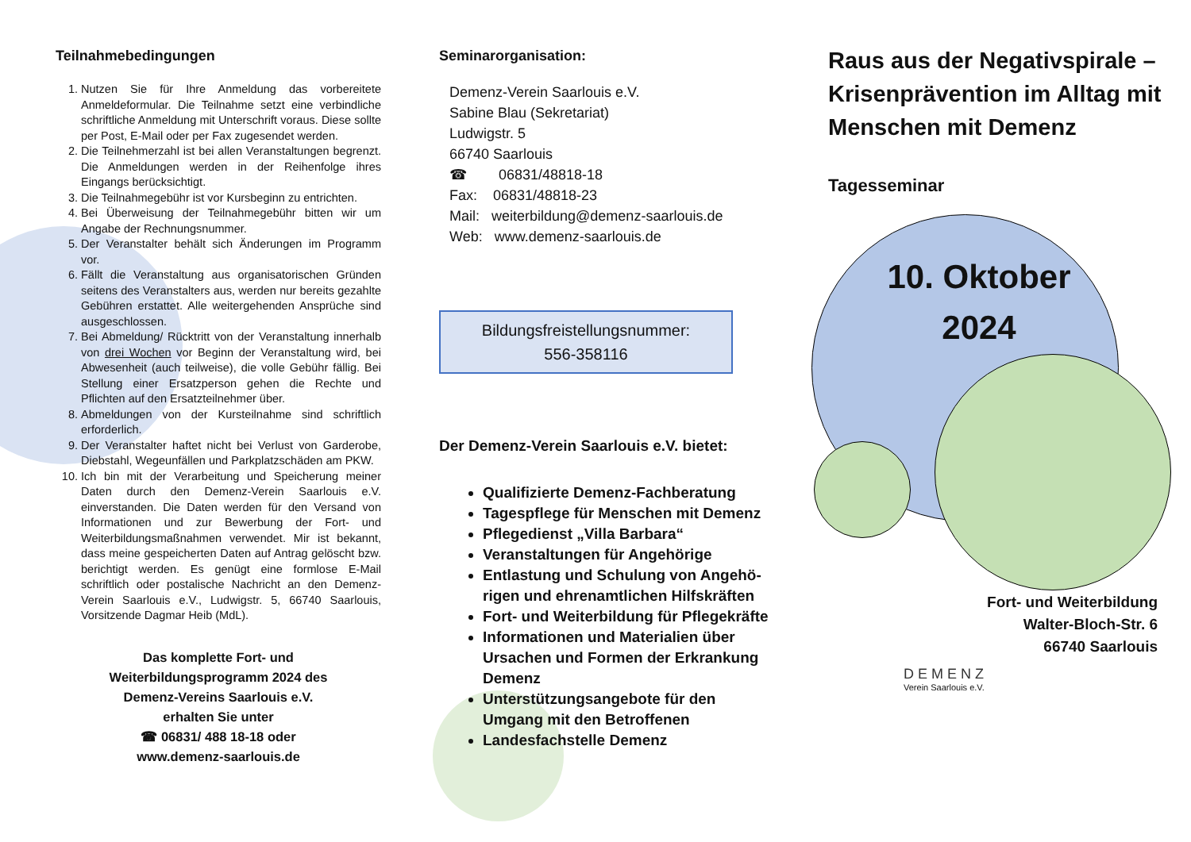Teilnahmebedingungen
1. Nutzen Sie für Ihre Anmeldung das vorbereitete Anmeldeformular. Die Teilnahme setzt eine verbindliche schriftliche Anmeldung mit Unterschrift voraus. Diese sollte per Post, E-Mail oder per Fax zugesendet werden.
2. Die Teilnehmerzahl ist bei allen Veranstaltungen begrenzt. Die Anmeldungen werden in der Reihenfolge ihres Eingangs berücksichtigt.
3. Die Teilnahmegebühr ist vor Kursbeginn zu entrichten.
4. Bei Überweisung der Teilnahmegebühr bitten wir um Angabe der Rechnungsnummer.
5. Der Veranstalter behält sich Änderungen im Programm vor.
6. Fällt die Veranstaltung aus organisatorischen Gründen seitens des Veranstalters aus, werden nur bereits gezahlte Gebühren erstattet. Alle weitergehenden Ansprüche sind ausgeschlossen.
7. Bei Abmeldung/ Rücktritt von der Veranstaltung innerhalb von drei Wochen vor Beginn der Veranstaltung wird, bei Abwesenheit (auch teilweise), die volle Gebühr fällig. Bei Stellung einer Ersatzperson gehen die Rechte und Pflichten auf den Ersatzteilnehmer über.
8. Abmeldungen von der Kursteilnahme sind schriftlich erforderlich.
9. Der Veranstalter haftet nicht bei Verlust von Garderobe, Diebstahl, Wegeunfällen und Parkplatzschäden am PKW.
10. Ich bin mit der Verarbeitung und Speicherung meiner Daten durch den Demenz-Verein Saarlouis e.V. einverstanden. Die Daten werden für den Versand von Informationen und zur Bewerbung der Fort- und Weiterbildungsmaßnahmen verwendet. Mir ist bekannt, dass meine gespeicherten Daten auf Antrag gelöscht bzw. berichtigt werden. Es genügt eine formlose E-Mail schriftlich oder postalische Nachricht an den Demenz-Verein Saarlouis e.V., Ludwigstr. 5, 66740 Saarlouis, Vorsitzende Dagmar Heib (MdL).
Das komplette Fort- und
Weiterbildungsprogramm 2024 des
Demenz-Vereins Saarlouis e.V.
erhalten Sie unter
☎ 06831/ 488 18-18 oder
www.demenz-saarlouis.de
Seminarorganisation:
Demenz-Verein Saarlouis e.V.
Sabine Blau (Sekretariat)
Ludwigstr. 5
66740 Saarlouis
☎ 06831/48818-18
Fax: 06831/48818-23
Mail: weiterbildung@demenz-saarlouis.de
Web: www.demenz-saarlouis.de
Bildungsfreistellungsnummer:
556-358116
Der Demenz-Verein Saarlouis e.V. bietet:
Qualifizierte Demenz-Fachberatung
Tagespflege für Menschen mit Demenz
Pflegedienst „Villa Barbara“
Veranstaltungen für Angehörige
Entlastung und Schulung von Angehö-rigen und ehrenamtlichen Hilfskräften
Fort- und Weiterbildung für Pflegekräfte
Informationen und Materialien über Ursachen und Formen der Erkrankung Demenz
Unterstützungsangebote für den Umgang mit den Betroffenen
Landesfachstelle Demenz
Raus aus der Negativspirale – Krisenprävention im Alltag mit Menschen mit Demenz
Tagesseminar
10. Oktober
2024
Fort- und Weiterbildung
Walter-Bloch-Str. 6
66740 Saarlouis
DEMENZ
Verein Saarlouis e.V.